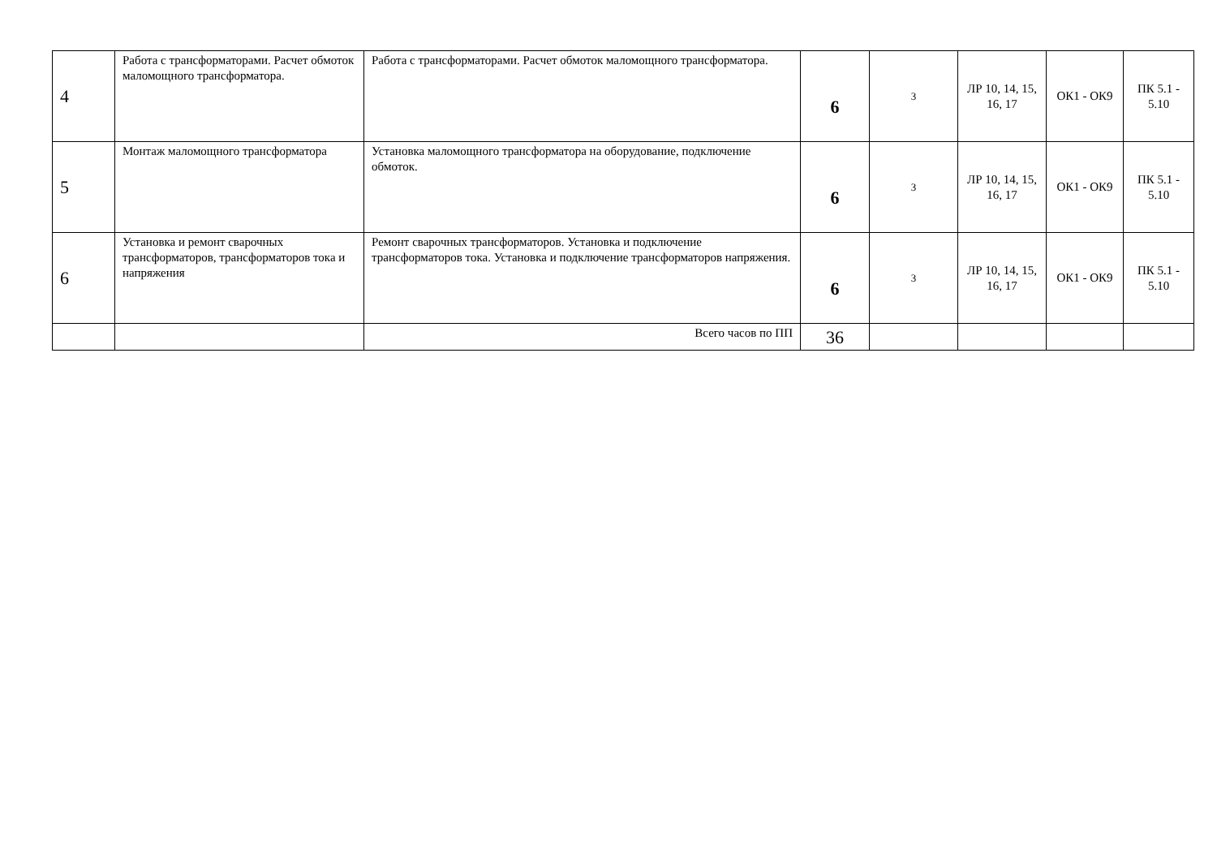| 4 | Работа с трансформаторами. Расчет обмоток маломощного трансформатора. | Работа с трансформаторами. Расчет обмоток маломощного трансформатора. | 6 | 3 | ЛР 10, 14, 15, 16, 17 | ОК1 - ОК9 | ПК 5.1 - 5.10 |
| 5 | Монтаж маломощного трансформатора | Установка маломощного трансформатора на оборудование, подключение обмоток. | 6 | 3 | ЛР 10, 14, 15, 16, 17 | ОК1 - ОК9 | ПК 5.1 - 5.10 |
| 6 | Установка и ремонт сварочных трансформаторов, трансформаторов тока и напряжения | Ремонт сварочных трансформаторов. Установка и подключение трансформаторов тока. Установка и подключение трансформаторов напряжения. | 6 | 3 | ЛР 10, 14, 15, 16, 17 | ОК1 - ОК9 | ПК 5.1 - 5.10 |
| | | Всего часов по ПП | 36 | | | | |